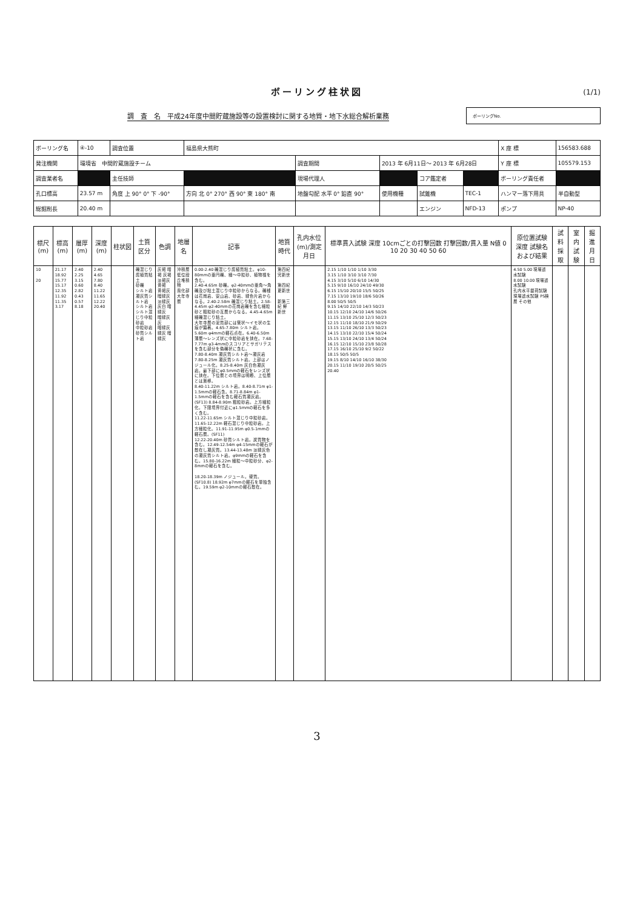ボーリング柱状図
(1/1)
調　査　名　平成24年度中間貯蔵施設等の設置検討に関する地質・地下水総合解析業務
ボーリングNo.
| ボーリング名 | ④-10 | 調査位置 | 福島県大熊町 | | | | | X 座 標 | 156583.688 |
| 発注機関 | 環境省 中間貯蔵施設チーム | | | 調査期間 | 2013 年 6月11日～ 2013 年 6月28日 | | | Y 座 標 | 105579.153 |
| 調査業者名 | | 主任技師 | | 現場代理人 | | コア鑑定者 | | ボーリング責任者 | |
| 孔口標高 | 23.57 m | 角度 上 90° 0° 下 -90° | 方向 北 0° 270° 西 90° 東 180° 南 | 地盤勾配 水平 0° 鉛直 90° | 使用機種 | 試錐機 | TEC-1 | ハンマー落下用具 | 半自動型 |
| 総掘削長 | 20.40 m | | | | | エンジン | NFD-13 | ポンプ | NP-40 |
| 標尺 (m) | 標高 (m) | 層厚 (m) | 深度 (m) | 柱状図 | 土質区分 | 色調 | 地層名 | 記事 | 地質時代 | 孔内水位(m)/測定月日 | 標準貫入試験 深度 10cmごとの打撃回数 打撃回数/貫入量 N値 0 10 20 30 40 50 60 | 原位置試験 深度 試験名および結果 | 試料採取 | 室内試験 | 掘進月日 |
| --- | --- | --- | --- | --- | --- | --- | --- | --- | --- | --- | --- | --- | --- | --- | --- |
| 10 20 | 21.17 18.92 15.77 15.17 12.35 11.92 11.35 3.17 | 2.40 2.25 3.15 0.60 2.82 0.43 0.57 8.18 | 2.40 4.65 7.80 8.40 11.22 11.65 12.22 20.40 | | 礫混じり腐植質粘土 砂礫 シルト岩 凝灰質シルト岩 シルト岩 シルト混じり中粒砂岩 中粒砂岩 砂質シルト岩 | 灰褐 暗褐 灰褐 淡褐灰 黄褐 黄褐灰 暗緑灰 淡緑灰 灰白 暗緑灰 暗緑灰 灰 暗緑灰 緑灰 暗緑灰 | 沖積層 低位段丘堆積物 風化部 大年寺層 | 0.00-2.40 礫混じり腐植質粘土。φ10-80mmの亜円礫、細～中粒砂、植物根を含む。 2.40-4.65m 砂礫。φ2-40mmの亜角～角礫及び粘土混じり中粒砂からなる。礫種は花崗岩、安山岩、砂岩、緑色片岩からなる。2.40-2.58m 礫混じり粘土。2.58-4.45m φ2-40mmの花崗岩礫を含む細粒砂と粗粒砂の互層からなる。4.45-4.65m 細礫混じり粘土。 大年寺層の泥質部には管状～イモ状の生痕が顕著。4.65-7.80m シルト岩。5.60m φ4mmの軽石点在。6.40-6.50m 薄層～レンズ状に中粒砂岩を挟在。7.68-7.77m φ3-4mmのスコリアとサガリテスを含む部分を偽礫状に含む。 7.80-8.40m 凝灰質シルト岩～凝灰岩 7.80-8.25m 凝灰質シルト岩。上部はノジュール化。8.25-8.40m 灰白色凝灰岩。最下部にφ0.5mmの軽石をレンズ状に挟在。下位層との境界は明瞭、上位層とは漸移。 8.40-11.22m シルト岩。8.40-8.71m φ1-1.5mmの軽石含。8.71-8.84m φ1-1.5mmの軽石を含む軽石質凝灰岩。(SF13) 8.84-8.90m 粗粒砂岩。上方細粒化。下限境界付近にφ1.5mmの軽石を多く含む。 11.22-11.65m シルト混じり中粒砂岩。 11.65-12.22m 軽石混じり中粒砂岩。上方細粒化。11.91-11.95m φ0.5-1mmの軽石層。(SF11) 12.22-20.40m 砂質シルト岩。炭質物を含む。12.49-12.54m φ4-15mmの軽石が散在し凝灰質。13.44-13.48m 淡緑灰色の凝灰質シルト岩。φ9mmの軽石を含む。15.80-16.22m 細粒～中粒砂分、φ2-8mmの軽石を含む。 18.20-18.39m ノジュール。硬質。(SF10.8) 18.92m φ7mmの軽石を単独含む。19.59m φ2-10mmの軽石散在。 | 第四紀 完新世 第四紀 更新世 新第三紀 鮮新世 | | 2.15 1/10 1/10 1/10 3/30 3.15 1/10 3/10 3/10 7/30 4.15 3/10 5/10 6/10 14/30 5.15 9/10 16/10 24/10 49/30 6.15 15/10 20/10 15/5 50/25 7.15 13/10 19/10 18/6 50/26 8.00 50/5 50/5 9.15 14/10 22/10 14/3 50/23 10.15 12/10 24/10 14/6 50/26 11.15 13/10 25/10 12/3 50/23 12.15 11/10 18/10 21/9 50/29 13.15 11/10 26/10 13/3 50/23 14.15 13/10 22/10 15/4 50/24 15.15 13/10 24/10 13/4 50/24 16.15 12/10 15/10 23/8 50/28 17.15 16/10 25/10 9/2 50/22 18.15 50/5 50/5 19.15 8/10 14/10 16/10 38/30 20.15 11/10 19/10 20/5 50/25 20.40 | 4.50 5.00 現場透水試験 8.00 10.00 現場透水試験 孔内水平載荷試験 現場透水試験 PS検層 その他 | | | |
3